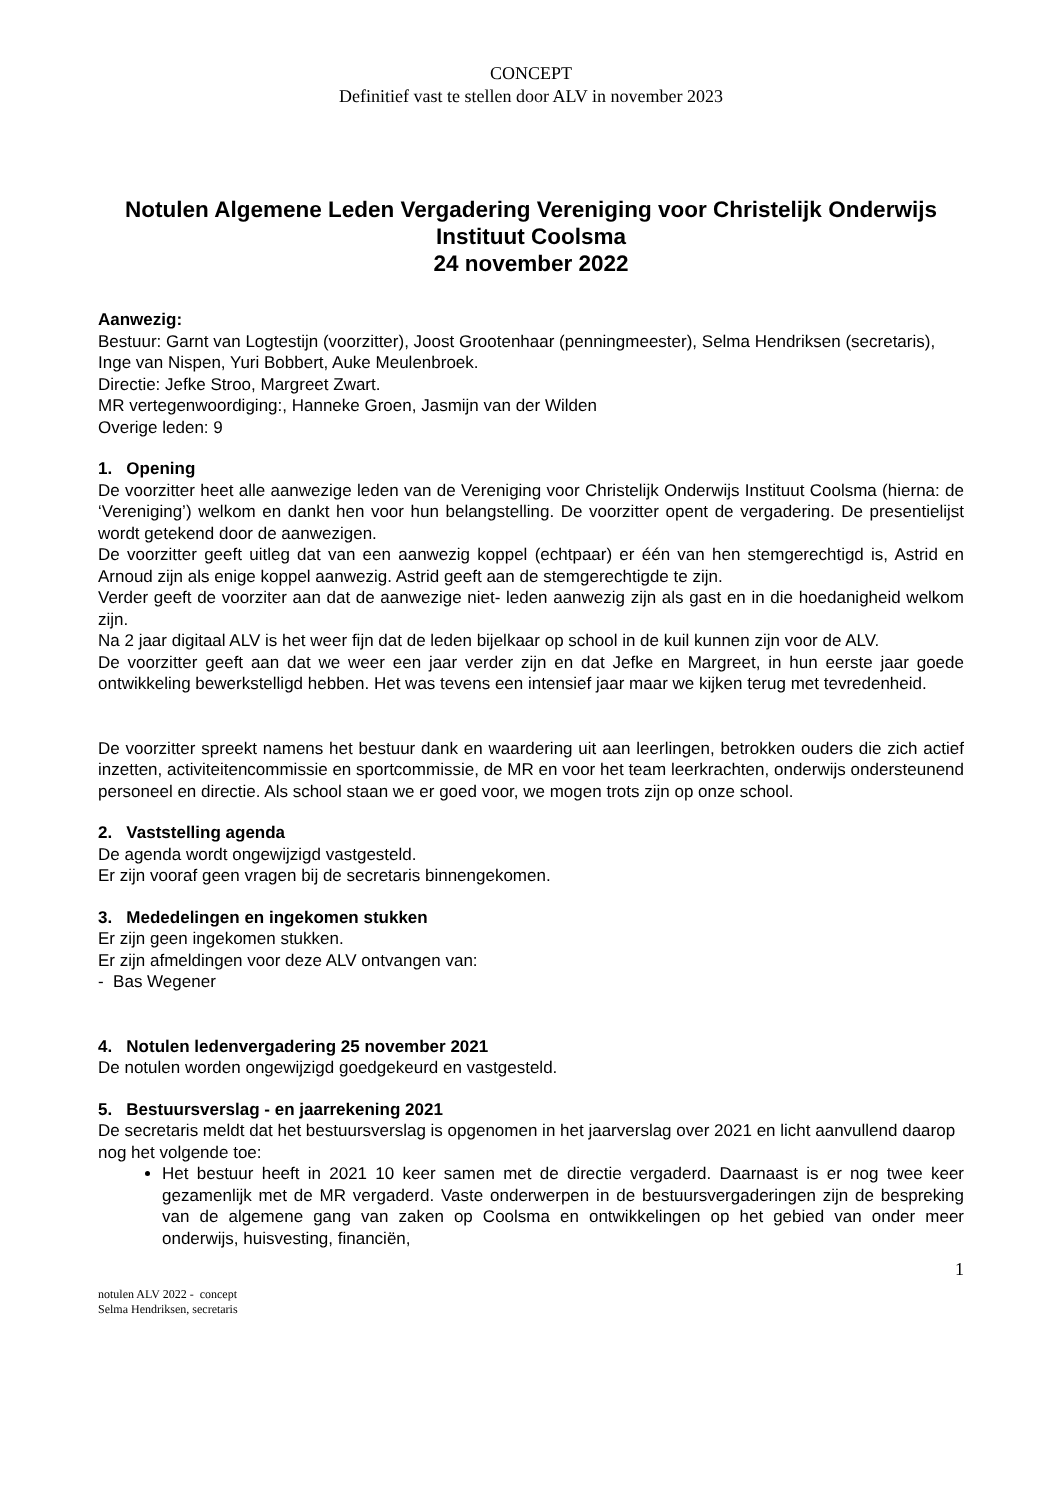CONCEPT
Definitief vast te stellen door ALV in november 2023
Notulen Algemene Leden Vergadering Vereniging voor Christelijk Onderwijs Instituut Coolsma
24 november 2022
Aanwezig:
Bestuur: Garnt van Logtestijn (voorzitter), Joost Grootenhaar (penningmeester), Selma Hendriksen (secretaris), Inge van Nispen, Yuri Bobbert, Auke Meulenbroek.
Directie: Jefke Stroo, Margreet Zwart.
MR vertegenwoordiging:, Hanneke Groen, Jasmijn van der Wilden
Overige leden: 9
1. Opening
De voorzitter heet alle aanwezige leden van de Vereniging voor Christelijk Onderwijs Instituut Coolsma (hierna: de ‘Vereniging’) welkom en dankt hen voor hun belangstelling. De voorzitter opent de vergadering. De presentielijst wordt getekend door de aanwezigen.
De voorzitter geeft uitleg dat van een aanwezig koppel (echtpaar) er één van hen stemgerechtigd is, Astrid en Arnoud zijn als enige koppel aanwezig. Astrid geeft aan de stemgerechtigde te zijn.
Verder geeft de voorziter aan dat de aanwezige niet- leden aanwezig zijn als gast en in die hoedanigheid welkom zijn.
Na 2 jaar digitaal ALV is het weer fijn dat de leden bijelkaar op school in de kuil kunnen zijn voor de ALV.
De voorzitter geeft aan dat we weer een jaar verder zijn en dat Jefke en Margreet, in hun eerste jaar goede ontwikkeling bewerkstelligd hebben. Het was tevens een intensief jaar maar we kijken terug met tevredenheid.
De voorzitter spreekt namens het bestuur dank en waardering uit aan leerlingen, betrokken ouders die zich actief inzetten, activiteitencommissie en sportcommissie, de MR en voor het team leerkrachten, onderwijs ondersteunend personeel en directie. Als school staan we er goed voor, we mogen trots zijn op onze school.
2. Vaststelling agenda
De agenda wordt ongewijzigd vastgesteld.
Er zijn vooraf geen vragen bij de secretaris binnengekomen.
3. Mededelingen en ingekomen stukken
Er zijn geen ingekomen stukken.
Er zijn afmeldingen voor deze ALV ontvangen van:
- Bas Wegener
4. Notulen ledenvergadering 25 november 2021
De notulen worden ongewijzigd goedgekeurd en vastgesteld.
5. Bestuursverslag - en jaarrekening 2021
De secretaris meldt dat het bestuursverslag is opgenomen in het jaarverslag over 2021 en licht aanvullend daarop nog het volgende toe:
Het bestuur heeft in 2021 10 keer samen met de directie vergaderd. Daarnaast is er nog twee keer gezamenlijk met de MR vergaderd. Vaste onderwerpen in de bestuursvergaderingen zijn de bespreking van de algemene gang van zaken op Coolsma en ontwikkelingen op het gebied van onder meer onderwijs, huisvesting, financiën,
1
notulen ALV 2022 - concept
Selma Hendriksen, secretaris